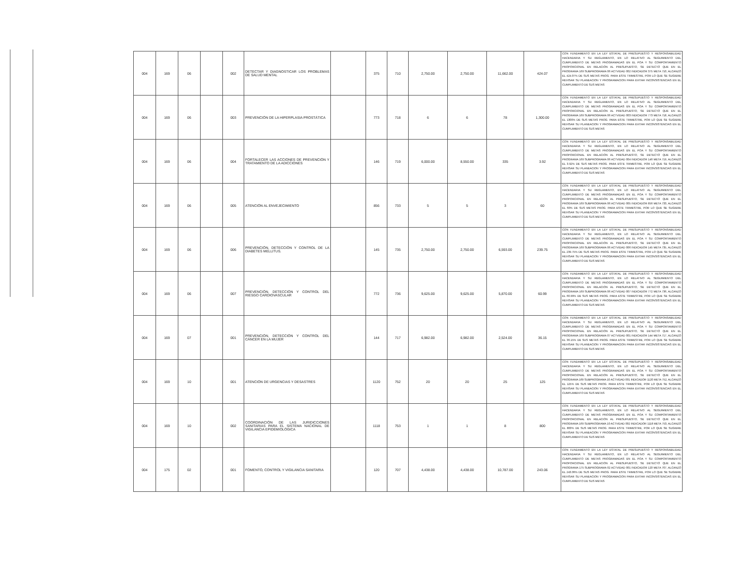| 004 | 169 | 06 | | 002 | DETECTAR Y DIAGNOSTICAR LOS PROBLEMAS DE SALUD MENTAL | | 375 | 710 | 2,750.00 | 2,750.00 | 11,662.00 | 424.07 | CON FUNDAMENTO EN LA LEY ESTATAL DE PRESUPUESTO Y RESPONSABILIDAD HACENDARIA Y SU REGLAMENTO, EN LO RELATIVO AL SEGUIMIENTO DEL CUMPLIMIENTO DE METAS PROGRAMADAS EN EL POA Y SU COMPORTAMIENTO PROPORCIONAL EN RELACIÓN AL PRESUPUESTO, SE DETECTÓ QUE EN EL PROGRAMA 169 SUBPROGRAMA 06 ACTVIDAD 002 INDICADOR 375 META 710, ALCANZÓ EL 424.07% DE SUS METAS PROG. PARA ESTE TRIMESTRE, POR LO QUE SE SUGIERE REVISAR SU PLANEACION Y PROGRAMACION PARA EVITAR INCONSISTENCIAS EN EL CUMPLIMIENTO DE SUS METAS |
| 004 | 169 | 06 | | 003 | PREVENCIÓN DE LA HIPERPLASIA PROSTÁTICA | | 773 | 718 | 6 | 6 | 78 | 1,300.00 | CON FUNDAMENTO EN LA LEY ESTATAL DE PRESUPUESTO Y RESPONSABILIDAD HACENDARIA Y SU REGLAMENTO, EN LO RELATIVO AL SEGUIMIENTO DEL CUMPLIMIENTO DE METAS PROGRAMADAS EN EL POA Y SU COMPORTAMIENTO PROPORCIONAL EN RELACIÓN AL PRESUPUESTO, SE DETECTÓ QUE EN EL PROGRAMA 169 SUBPROGRAMA 06 ACTVIDAD 003 INDICADOR 773 META 718, ALCANZÓ EL 1300% DE SUS METAS PROG. PARA ESTE TRIMESTRE, POR LO QUE SE SUGIERE REVISAR SU PLANEACION Y PROGRAMACION PARA EVITAR INCONSISTENCIAS EN EL CUMPLIMIENTO DE SUS METAS |
| 004 | 169 | 06 | | 004 | FORTALECER LAS ACCIONES DE PREVENCIÓN Y TRATAMIENTO DE LA ADICCIONES | | 146 | 719 | 6,000.00 | 8,550.00 | 335 | 3.92 | CON FUNDAMENTO EN LA LEY ESTATAL DE PRESUPUESTO Y RESPONSABILIDAD HACENDARIA Y SU REGLAMENTO, EN LO RELATIVO AL SEGUIMIENTO DEL CUMPLIMIENTO DE METAS PROGRAMADAS EN EL POA Y SU COMPORTAMIENTO PROPORCIONAL EN RELACIÓN AL PRESUPUESTO, SE DETECTÓ QUE EN EL PROGRAMA 169 SUBPROGRAMA 06 ACTVIDAD 004 INDICADOR 146 META 719, ALCANZÓ EL 3.92% DE SUS METAS PROG. PARA ESTE TRIMESTRE, POR LO QUE SE SUGIERE REVISAR SU PLANEACION Y PROGRAMACION PARA EVITAR INCONSISTENCIAS EN EL CUMPLIMIENTO DE SUS METAS |
| 004 | 169 | 06 | | 005 | ATENCIÓN AL ENVEJECIMIENTO | | 856 | 733 | 5 | 5 | 3 | 60 | CON FUNDAMENTO EN LA LEY ESTATAL DE PRESUPUESTO Y RESPONSABILIDAD HACENDARIA Y SU REGLAMENTO, EN LO RELATIVO AL SEGUIMIENTO DEL CUMPLIMIENTO DE METAS PROGRAMADAS EN EL POA Y SU COMPORTAMIENTO PROPORCIONAL EN RELACIÓN AL PRESUPUESTO, SE DETECTÓ QUE EN EL PROGRAMA 169 SUBPROGRAMA 06 ACTVIDAD 005 INDICADOR 856 META 733, ALCANZÓ EL 60% DE SUS METAS PROG. PARA ESTE TRIMESTRE, POR LO QUE SE SUGIERE REVISAR SU PLANEACION Y PROGRAMACION PARA EVITAR INCONSISTENCIAS EN EL CUMPLIMIENTO DE SUS METAS |
| 004 | 169 | 06 | | 006 | PREVENCIÓN, DETECCIÓN Y CONTROL DE LA DIABETES MELLITUS. | | 145 | 735 | 2,750.00 | 2,750.00 | 6,593.00 | 239.75 | CON FUNDAMENTO EN LA LEY ESTATAL DE PRESUPUESTO Y RESPONSABILIDAD HACENDARIA Y SU REGLAMENTO, EN LO RELATIVO AL SEGUIMIENTO DEL CUMPLIMIENTO DE METAS PROGRAMADAS EN EL POA Y SU COMPORTAMIENTO PROPORCIONAL EN RELACIÓN AL PRESUPUESTO, SE DETECTÓ QUE EN EL PROGRAMA 169 SUBPROGRAMA 06 ACTVIDAD 006 INDICADOR 145 META 735, ALCANZÓ EL 239.75% DE SUS METAS PROG. PARA ESTE TRIMESTRE, POR LO QUE SE SUGIERE REVISAR SU PLANEACION Y PROGRAMACION PARA EVITAR INCONSISTENCIAS EN EL CUMPLIMIENTO DE SUS METAS |
| 004 | 169 | 06 | | 007 | PREVENCIÓN, DETECCIÓN Y CONTROL DEL RIESGO CARDIOVASCULAR | | 772 | 736 | 9,625.00 | 9,625.00 | 5,870.00 | 60.99 | CON FUNDAMENTO EN LA LEY ESTATAL DE PRESUPUESTO Y RESPONSABILIDAD HACENDARIA Y SU REGLAMENTO, EN LO RELATIVO AL SEGUIMIENTO DEL CUMPLIMIENTO DE METAS PROGRAMADAS EN EL POA Y SU COMPORTAMIENTO PROPORCIONAL EN RELACIÓN AL PRESUPUESTO, SE DETECTÓ QUE EN EL PROGRAMA 169 SUBPROGRAMA 06 ACTVIDAD 007 INDICADOR 772 META 736, ALCANZÓ EL 60.99% DE SUS METAS PROG. PARA ESTE TRIMESTRE, POR LO QUE SE SUGIERE REVISAR SU PLANEACION Y PROGRAMACION PARA EVITAR INCONSISTENCIAS EN EL CUMPLIMIENTO DE SUS METAS |
| 004 | 169 | 07 | | 001 | PREVENCIÓN, DETECCIÓN Y CONTROL DEL CÁNCER EN LA MUJER | | 144 | 717 | 6,982.00 | 6,982.00 | 2,524.00 | 36.15 | CON FUNDAMENTO EN LA LEY ESTATAL DE PRESUPUESTO Y RESPONSABILIDAD HACENDARIA Y SU REGLAMENTO, EN LO RELATIVO AL SEGUIMIENTO DEL CUMPLIMIENTO DE METAS PROGRAMADAS EN EL POA Y SU COMPORTAMIENTO PROPORCIONAL EN RELACIÓN AL PRESUPUESTO, SE DETECTÓ QUE EN EL PROGRAMA 169 SUBPROGRAMA 07 ACTVIDAD 001 INDICADOR 144 META 717, ALCANZÓ EL 36.15% DE SUS METAS PROG. PARA ESTE TRIMESTRE, POR LO QUE SE SUGIERE REVISAR SU PLANEACION Y PROGRAMACION PARA EVITAR INCONSISTENCIAS EN EL CUMPLIMIENTO DE SUS METAS |
| 004 | 169 | 10 | | 001 | ATENCIÓN DE URGENCIAS Y DESASTRES | | 1120 | 752 | 20 | 20 | 25 | 125 | CON FUNDAMENTO EN LA LEY ESTATAL DE PRESUPUESTO Y RESPONSABILIDAD HACENDARIA Y SU REGLAMENTO, EN LO RELATIVO AL SEGUIMIENTO DEL CUMPLIMIENTO DE METAS PROGRAMADAS EN EL POA Y SU COMPORTAMIENTO PROPORCIONAL EN RELACIÓN AL PRESUPUESTO, SE DETECTÓ QUE EN EL PROGRAMA 169 SUBPROGRAMA 10 ACTVIDAD 001 INDICADOR 1120 META 752, ALCANZÓ EL 125% DE SUS METAS PROG. PARA ESTE TRIMESTRE, POR LO QUE SE SUGIERE REVISAR SU PLANEACION Y PROGRAMACION PARA EVITAR INCONSISTENCIAS EN EL CUMPLIMIENTO DE SUS METAS |
| 004 | 169 | 10 | | 002 | COORDINACIÓN DE LAS JURIDICCIONES SANITARIAS PARA EL SISTEMA NACIONAL DE VIGILANCIA EPIDEMIOLÓGICA | | 1118 | 753 | 1 | 1 | 8 | 800 | CON FUNDAMENTO EN LA LEY ESTATAL DE PRESUPUESTO Y RESPONSABILIDAD HACENDARIA Y SU REGLAMENTO, EN LO RELATIVO AL SEGUIMIENTO DEL CUMPLIMIENTO DE METAS PROGRAMADAS EN EL POA Y SU COMPORTAMIENTO PROPORCIONAL EN RELACIÓN AL PRESUPUESTO, SE DETECTÓ QUE EN EL PROGRAMA 169 SUBPROGRAMA 10 ACTVIDAD 002 INDICADOR 1118 META 753, ALCANZÓ EL 800% DE SUS METAS PROG. PARA ESTE TRIMESTRE, POR LO QUE SE SUGIERE REVISAR SU PLANEACION Y PROGRAMACION PARA EVITAR INCONSISTENCIAS EN EL CUMPLIMIENTO DE SUS METAS |
| 004 | 175 | 02 | | 001 | FOMENTO, CONTROL Y VIGILANCIA SANITARIA | | 120 | 707 | 4,438.00 | 4,438.00 | 10,787.00 | 243.06 | CON FUNDAMENTO EN LA LEY ESTATAL DE PRESUPUESTO Y RESPONSABILIDAD HACENDARIA Y SU REGLAMENTO, EN LO RELATIVO AL SEGUIMIENTO DEL CUMPLIMIENTO DE METAS PROGRAMADAS EN EL POA Y SU COMPORTAMIENTO PROPORCIONAL EN RELACIÓN AL PRESUPUESTO, SE DETECTÓ QUE EN EL PROGRAMA 175 SUBPROGRAMA 02 ACTVIDAD 001 INDICADOR 120 META 707, ALCANZÓ EL 243.06% DE SUS METAS PROG. PARA ESTE TRIMESTRE, POR LO QUE SE SUGIERE REVISAR SU PLANEACION Y PROGRAMACION PARA EVITAR INCONSISTENCIAS EN EL CUMPLIMIENTO DE SUS METAS |